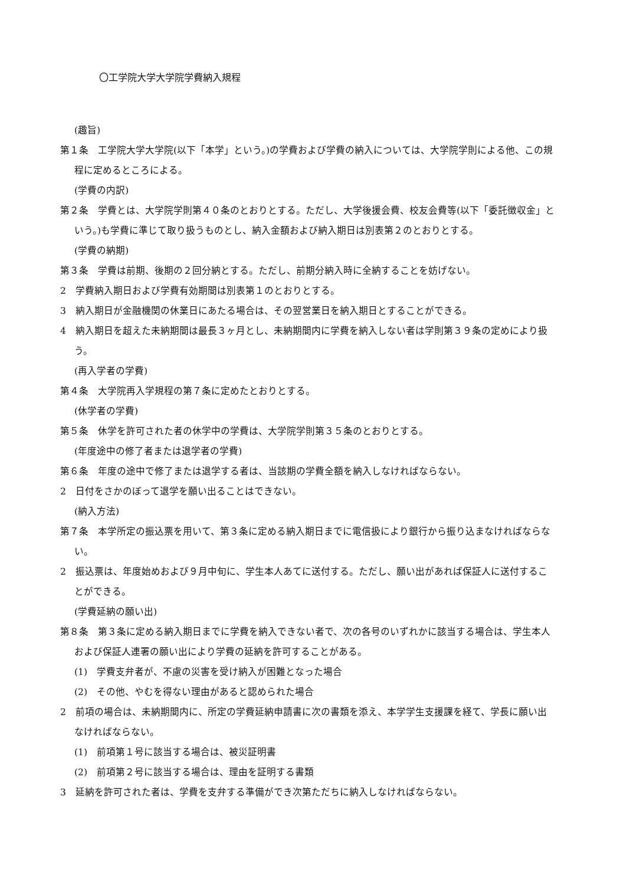〇工学院大学大学院学費納入規程
(趣旨)
第１条　工学院大学大学院(以下「本学」という。)の学費および学費の納入については、大学院学則による他、この規程に定めるところによる。
(学費の内訳)
第２条　学費とは、大学院学則第４０条のとおりとする。ただし、大学後援会費、校友会費等(以下「委託徴収金」という。)も学費に準じて取り扱うものとし、納入金額および納入期日は別表第２のとおりとする。
(学費の納期)
第３条　学費は前期、後期の２回分納とする。ただし、前期分納入時に全納することを妨げない。
2　学費納入期日および学費有効期間は別表第１のとおりとする。
3　納入期日が金融機関の休業日にあたる場合は、その翌営業日を納入期日とすることができる。
4　納入期日を超えた未納期間は最長３ヶ月とし、未納期間内に学費を納入しない者は学則第３９条の定めにより扱う。
(再入学者の学費)
第４条　大学院再入学規程の第７条に定めたとおりとする。
(休学者の学費)
第５条　休学を許可された者の休学中の学費は、大学院学則第３５条のとおりとする。
(年度途中の修了者または退学者の学費)
第６条　年度の途中で修了または退学する者は、当該期の学費全額を納入しなければならない。
2　日付をさかのぼって退学を願い出ることはできない。
(納入方法)
第７条　本学所定の振込票を用いて、第３条に定める納入期日までに電信扱により銀行から振り込まなければならない。
2　振込票は、年度始めおよび９月中旬に、学生本人あてに送付する。ただし、願い出があれば保証人に送付することができる。
(学費延納の願い出)
第８条　第３条に定める納入期日までに学費を納入できない者で、次の各号のいずれかに該当する場合は、学生本人および保証人連署の願い出により学費の延納を許可することがある。
(1)　学費支弁者が、不慮の災害を受け納入が困難となった場合
(2)　その他、やむを得ない理由があると認められた場合
2　前項の場合は、未納期間内に、所定の学費延納申請書に次の書類を添え、本学学生支援課を経て、学長に願い出なければならない。
(1)　前項第１号に該当する場合は、被災証明書
(2)　前項第２号に該当する場合は、理由を証明する書類
3　延納を許可された者は、学費を支弁する準備ができ次第ただちに納入しなければならない。